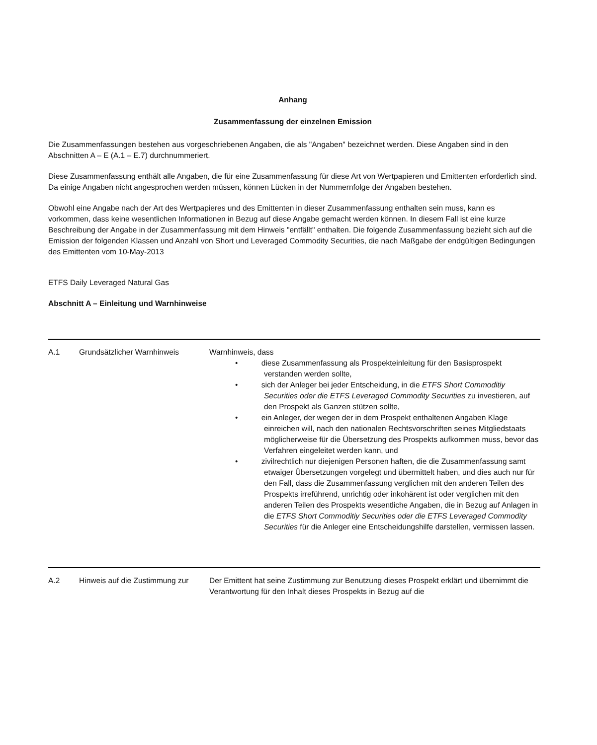Anhang
Zusammenfassung der einzelnen Emission
Die Zusammenfassungen bestehen aus vorgeschriebenen Angaben, die als "Angaben" bezeichnet werden. Diese Angaben sind in den Abschnitten A – E (A.1 – E.7) durchnummeriert.
Diese Zusammenfassung enthält alle Angaben, die für eine Zusammenfassung für diese Art von Wertpapieren und Emittenten erforderlich sind. Da einige Angaben nicht angesprochen werden müssen, können Lücken in der Nummernfolge der Angaben bestehen.
Obwohl eine Angabe nach der Art des Wertpapieres und des Emittenten in dieser Zusammenfassung enthalten sein muss, kann es vorkommen, dass keine wesentlichen Informationen in Bezug auf diese Angabe gemacht werden können. In diesem Fall ist eine kurze Beschreibung der Angabe in der Zusammenfassung mit dem Hinweis "entfällt" enthalten. Die folgende Zusammenfassung bezieht sich auf die Emission der folgenden Klassen und Anzahl von Short und Leveraged Commodity Securities, die nach Maßgabe der endgültigen Bedingungen des Emittenten vom 10-May-2013
ETFS Daily Leveraged Natural Gas
Abschnitt A – Einleitung und Warnhinweise
| A.1 | Grundsätzlicher Warnhinweis | Warnhinweis, dass • diese Zusammenfassung als Prospekteinleitung für den Basisprospekt verstanden werden sollte, • sich der Anleger bei jeder Entscheidung, in die ETFS Short Commoditiy Securities oder die ETFS Leveraged Commodity Securities zu investieren, auf den Prospekt als Ganzen stützen sollte, • ein Anleger, der wegen der in dem Prospekt enthaltenen Angaben Klage einreichen will, nach den nationalen Rechtsvorschriften seines Mitgliedstaats möglicherweise für die Übersetzung des Prospekts aufkommen muss, bevor das Verfahren eingeleitet werden kann, und • zivilrechtlich nur diejenigen Personen haften, die die Zusammenfassung samt etwaiger Übersetzungen vorgelegt und übermittelt haben, und dies auch nur für den Fall, dass die Zusammenfassung verglichen mit den anderen Teilen des Prospekts irreführend, unrichtig oder inkohärent ist oder verglichen mit den anderen Teilen des Prospekts wesentliche Angaben, die in Bezug auf Anlagen in die ETFS Short Commoditiy Securities oder die ETFS Leveraged Commodity Securities für die Anleger eine Entscheidungshilfe darstellen, vermissen lassen. |
| A.2 | Hinweis auf die Zustimmung zur | Der Emittent hat seine Zustimmung zur Benutzung dieses Prospekt erklärt und übernimmt die Verantwortung für den Inhalt dieses Prospekts in Bezug auf die |